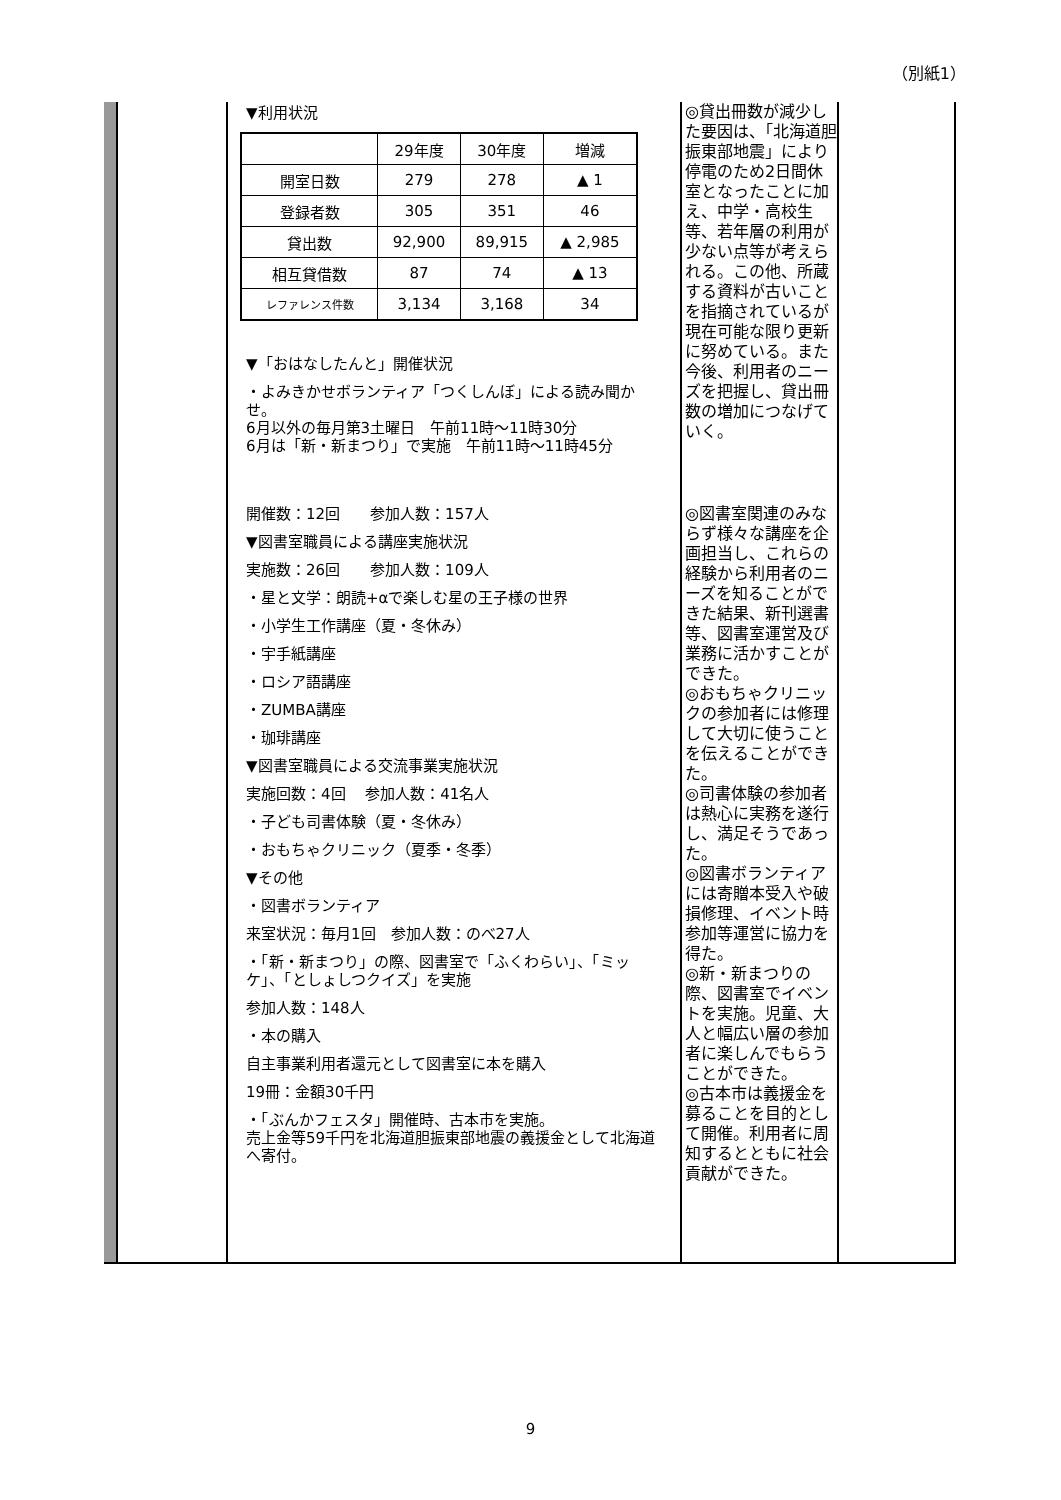（別紙1）
▼利用状況
| | 29年度 | 30年度 | 増減 |
| 開室日数 | 279 | 278 | ▲ 1 |
| 登録者数 | 305 | 351 | 46 |
| 貸出数 | 92,900 | 89,915 | ▲ 2,985 |
| 相互貸借数 | 87 | 74 | ▲ 13 |
| レファレンス件数 | 3,134 | 3,168 | 34 |
▼「おはなしたんと」開催状況
・よみきかせボランティア「つくしんぼ」による読み聞かせ。
6月以外の毎月第3土曜日　午前11時～11時30分
6月は「新・新まつり」で実施　午前11時～11時45分
開催数：12回　　参加人数：157人
▼図書室職員による講座実施状況
実施数：26回　　参加人数：109人
・星と文学：朗読+αで楽しむ星の王子様の世界
・小学生工作講座（夏・冬休み）
・宇手紙講座
・ロシア語講座
・ZUMBA講座
・珈琲講座
▼図書室職員による交流事業実施状況
実施回数：4回　 参加人数：41名人
・子ども司書体験（夏・冬休み）
・おもちゃクリニック（夏季・冬季）
▼その他
・図書ボランティア
来室状況：毎月1回　参加人数：のべ27人
・「新・新まつり」の際、図書室で「ふくわらい」、「ミッケ」、「としょしつクイズ」を実施
参加人数：148人
・本の購入
自主事業利用者還元として図書室に本を購入
19冊：金額30千円
・「ぶんかフェスタ」開催時、古本市を実施。
売上金等59千円を北海道胆振東部地震の義援金として北海道へ寄付。
◎貸出冊数が減少した要因は、「北海道胆振東部地震」により停電のため2日間休室となったことに加え、中学・高校生等、若年層の利用が少ない点等が考えられる。この他、所蔵する資料が古いことを指摘されているが現在可能な限り更新に努めている。また今後、利用者のニーズを把握し、貸出冊数の増加につなげていく。
◎図書室関連のみならず様々な講座を企画担当し、これらの経験から利用者のニーズを知ることができた結果、新刊選書等、図書室運営及び業務に活かすことができた。
◎おもちゃクリニックの参加者には修理して大切に使うことを伝えることができた。
◎司書体験の参加者は熱心に実務を遂行し、満足そうであった。
◎図書ボランティアには寄贈本受入や破損修理、イベント時参加等運営に協力を得た。
◎新・新まつりの際、図書室でイベントを実施。児童、大人と幅広い層の参加者に楽しんでもらうことができた。
◎古本市は義援金を募ることを目的として開催。利用者に周知するとともに社会貢献ができた。
9